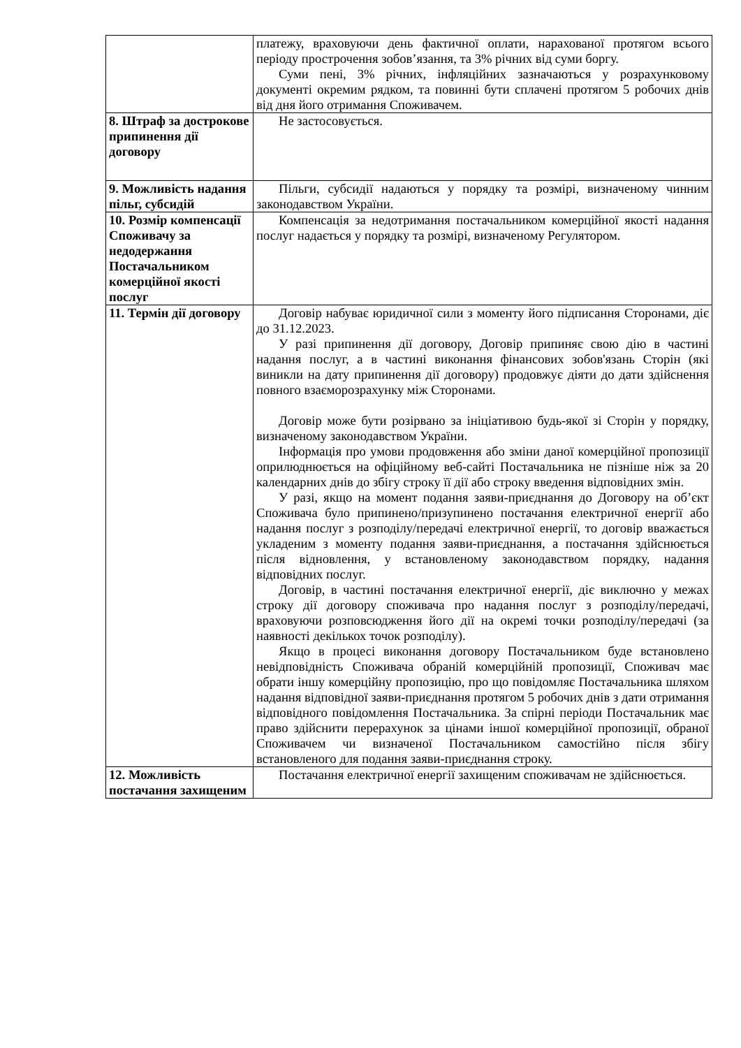| | платежу, враховуючи день фактичної оплати, нарахованої протягом всього періоду прострочення зобов’язання, та 3% річних від суми боргу. Суми пені, 3% річних, інфляційних зазначаються у розрахунковому документі окремим рядком, та повинні бути сплачені протягом 5 робочих днів від дня його отримання Споживачем. |
| 8. Штраф за дострокове припинення дії договору | Не застосовується. |
| 9. Можливість надання пільг, субсидій | Пільги, субсидії надаються у порядку та розмірі, визначеному чинним законодавством України. |
| 10. Розмір компенсації Споживачу за недодержання Постачальником комерційної якості послуг | Компенсація за недотримання постачальником комерційної якості надання послуг надається у порядку та розмірі, визначеному Регулятором. |
| 11. Термін дії договору | Договір набуває юридичної сили з моменту його підписання Сторонами, діє до 31.12.2023. У разі припинення дії договору, Договір припиняє свою дію в частині надання послуг, а в частині виконання фінансових зобов'язань Сторін (які виникли на дату припинення дії договору) продовжує діяти до дати здійснення повного взаєморозрахунку між Сторонами. Договір може бути розірвано за ініціативою будь-якої зі Сторін у порядку, визначеному законодавством України. Інформація про умови продовження або зміни даної комерційної пропозиції оприлюднюється на офіційному веб-сайті Постачальника не пізніше ніж за 20 календарних днів до збігу строку її дії або строку введення відповідних змін. У разі, якщо на момент подання заяви-приєднання до Договору на об’єкт Споживача було припинено/призупинено постачання електричної енергії або надання послуг з розподілу/передачі електричної енергії, то договір вважається укладеним з моменту подання заяви-приєднання, а постачання здійснюється після відновлення, у встановленому законодавством порядку, надання відповідних послуг. Договір, в частині постачання електричної енергії, діє виключно у межах строку дії договору споживача про надання послуг з розподілу/передачі, враховуючи розповсюдження його дії на окремі точки розподілу/передачі (за наявності декількох точок розподілу). Якщо в процесі виконання договору Постачальником буде встановлено невідповідність Споживача обраній комерційній пропозиції, Споживач має обрати іншу комерційну пропозицію, про що повідомляє Постачальника шляхом надання відповідної заяви-приєднання протягом 5 робочих днів з дати отримання відповідного повідомлення Постачальника. За спірні періоди Постачальник має право здійснити перерахунок за цінами іншої комерційної пропозиції, обраної Споживачем чи визначеної Постачальником самостійно після збігу встановленого для подання заяви-приєднання строку. |
| 12. Можливість постачання захищеним | Постачання електричної енергії захищеним споживачам не здійснюється. |